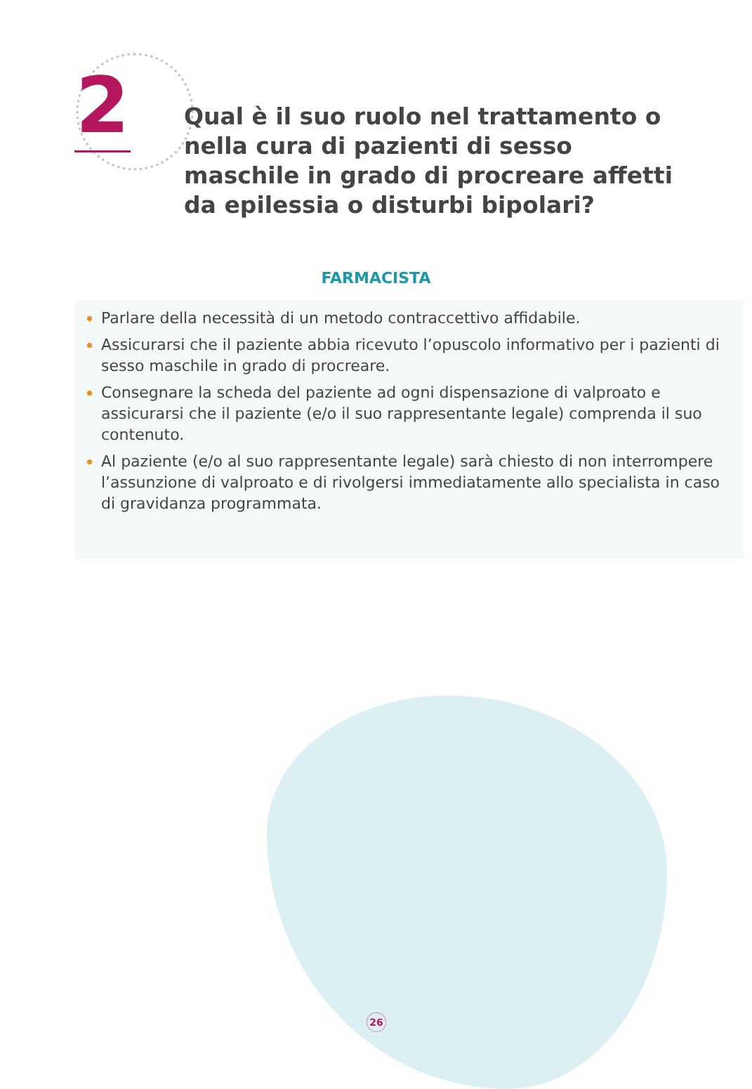2
Qual è il suo ruolo nel trattamento o nella cura di pazienti di sesso maschile in grado di procreare affetti da epilessia o disturbi bipolari?
FARMACISTA
Parlare della necessità di un metodo contraccettivo affidabile.
Assicurarsi che il paziente abbia ricevuto l’opuscolo informativo per i pazienti di sesso maschile in grado di procreare.
Consegnare la scheda del paziente ad ogni dispensazione di valproato e assicurarsi che il paziente (e/o il suo rappresentante legale) comprenda il suo contenuto.
Al paziente (e/o al suo rappresentante legale) sarà chiesto di non interrompere l’assunzione di valproato e di rivolgersi immediatamente allo specialista in caso di gravidanza programmata.
26